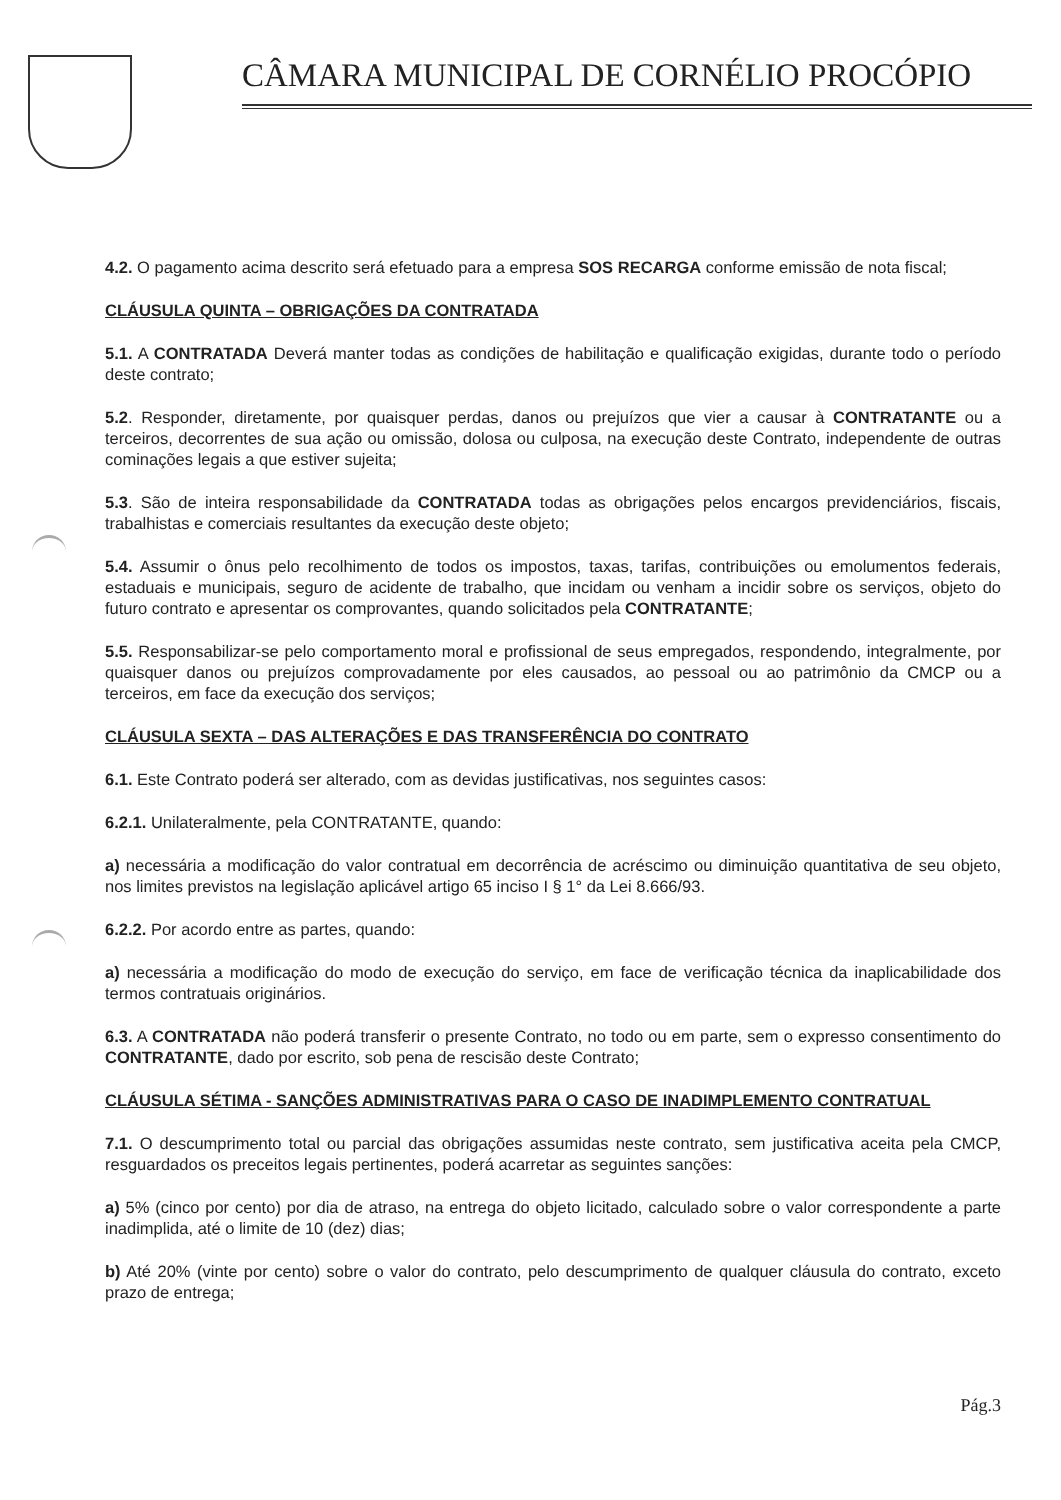CÂMARA MUNICIPAL DE CORNÉLIO PROCÓPIO
4.2. O pagamento acima descrito será efetuado para a empresa SOS RECARGA conforme emissão de nota fiscal;
CLÁUSULA QUINTA – OBRIGAÇÕES DA CONTRATADA
5.1. A CONTRATADA Deverá manter todas as condições de habilitação e qualificação exigidas, durante todo o período deste contrato;
5.2. Responder, diretamente, por quaisquer perdas, danos ou prejuízos que vier a causar à CONTRATANTE ou a terceiros, decorrentes de sua ação ou omissão, dolosa ou culposa, na execução deste Contrato, independente de outras cominações legais a que estiver sujeita;
5.3. São de inteira responsabilidade da CONTRATADA todas as obrigações pelos encargos previdenciários, fiscais, trabalhistas e comerciais resultantes da execução deste objeto;
5.4. Assumir o ônus pelo recolhimento de todos os impostos, taxas, tarifas, contribuições ou emolumentos federais, estaduais e municipais, seguro de acidente de trabalho, que incidam ou venham a incidir sobre os serviços, objeto do futuro contrato e apresentar os comprovantes, quando solicitados pela CONTRATANTE;
5.5. Responsabilizar-se pelo comportamento moral e profissional de seus empregados, respondendo, integralmente, por quaisquer danos ou prejuízos comprovadamente por eles causados, ao pessoal ou ao patrimônio da CMCP ou a terceiros, em face da execução dos serviços;
CLÁUSULA SEXTA – DAS ALTERAÇÕES E DAS TRANSFERÊNCIA DO CONTRATO
6.1. Este Contrato poderá ser alterado, com as devidas justificativas, nos seguintes casos:
6.2.1. Unilateralmente, pela CONTRATANTE, quando:
a) necessária a modificação do valor contratual em decorrência de acréscimo ou diminuição quantitativa de seu objeto, nos limites previstos na legislação aplicável artigo 65 inciso I § 1° da Lei 8.666/93.
6.2.2. Por acordo entre as partes, quando:
a) necessária a modificação do modo de execução do serviço, em face de verificação técnica da inaplicabilidade dos termos contratuais originários.
6.3. A CONTRATADA não poderá transferir o presente Contrato, no todo ou em parte, sem o expresso consentimento do CONTRATANTE, dado por escrito, sob pena de rescisão deste Contrato;
CLÁUSULA SÉTIMA - SANÇÕES ADMINISTRATIVAS PARA O CASO DE INADIMPLEMENTO CONTRATUAL
7.1. O descumprimento total ou parcial das obrigações assumidas neste contrato, sem justificativa aceita pela CMCP, resguardados os preceitos legais pertinentes, poderá acarretar as seguintes sanções:
a) 5% (cinco por cento) por dia de atraso, na entrega do objeto licitado, calculado sobre o valor correspondente a parte inadimplida, até o limite de 10 (dez) dias;
b) Até 20% (vinte por cento) sobre o valor do contrato, pelo descumprimento de qualquer cláusula do contrato, exceto prazo de entrega;
Pág.3